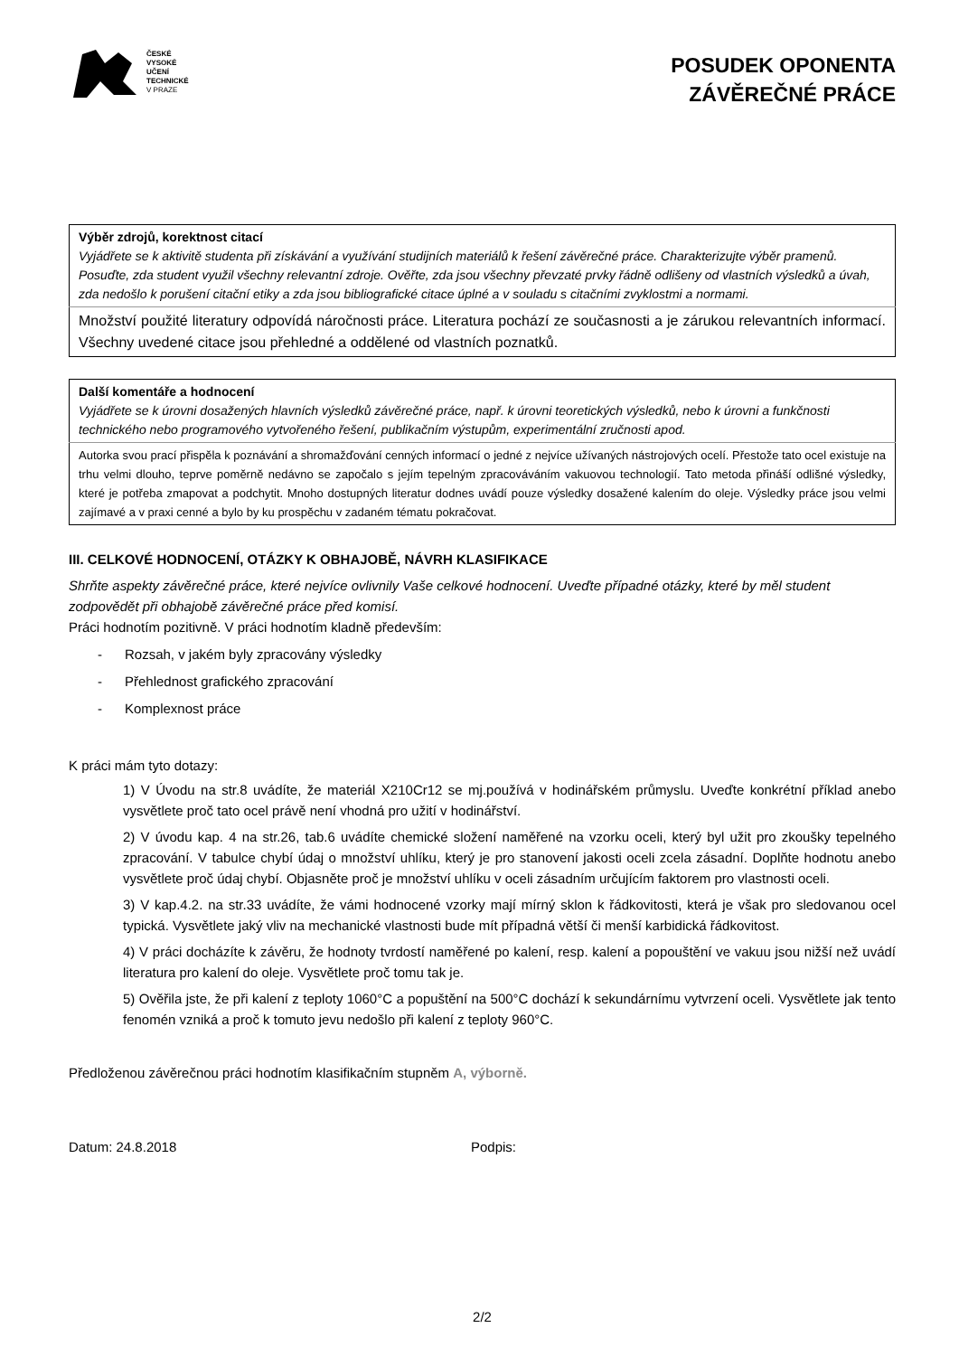ČESKÉ
VYSOKÉ
UČENÍ
TECHNICKÉ
V PRAZE
POSUDEK OPONENTA
ZÁVĚREČNÉ PRÁCE
| Výběr zdrojů, korektnost citací Vyjádřete se k aktivitě studenta při získávání a využívání studijních materiálů k řešení závěrečné práce. Charakterizujte výběr pramenů. Posuďte, zda student využil všechny relevantní zdroje. Ověřte, zda jsou všechny převzaté prvky řádně odlišeny od vlastních výsledků a úvah, zda nedošlo k porušení citační etiky a zda jsou bibliografické citace úplné a v souladu s citačními zvyklostmi a normami. |
| Množství použité literatury odpovídá náročnosti práce. Literatura pochází ze současnosti a je zárukou relevantních informací. Všechny uvedené citace jsou přehledné a oddělené od vlastních poznatků. |
| Další komentáře a hodnocení Vyjádřete se k úrovni dosažených hlavních výsledků závěrečné práce, např. k úrovni teoretických výsledků, nebo k úrovni a funkčnosti technického nebo programového vytvořeného řešení, publikačním výstupům, experimentální zručnosti apod. |
| Autorka svou prací přispěla k poznávání a shromažďování cenných informací o jedné z nejvíce užívaných nástrojových ocelí. Přestože tato ocel existuje na trhu velmi dlouho, teprve poměrně nedávno se započalo s jejím tepelným zpracováváním vakuovou technologií. Tato metoda přináší odlišné výsledky, které je potřeba zmapovat a podchytit. Mnoho dostupných literatur dodnes uvádí pouze výsledky dosažené kalením do oleje. Výsledky práce jsou velmi zajímavé a v praxi cenné a bylo by ku prospěchu v zadaném tématu pokračovat. |
III. CELKOVÉ HODNOCENÍ, OTÁZKY K OBHAJOBĚ, NÁVRH KLASIFIKACE
Shrňte aspekty závěrečné práce, které nejvíce ovlivnily Vaše celkové hodnocení. Uveďte případné otázky, které by měl student zodpovědět při obhajobě závěrečné práce před komisí.
Práci hodnotím pozitivně. V práci hodnotím kladně především:
- Rozsah, v jakém byly zpracovány výsledky
- Přehlednost grafického zpracování
- Komplexnost práce
K práci mám tyto dotazy:
1) V Úvodu na str.8 uvádíte, že materiál X210Cr12 se mj.používá v hodinářském průmyslu. Uveďte konkrétní příklad anebo vysvětlete proč tato ocel právě není vhodná pro užití v hodinářství.
2) V úvodu kap. 4 na str.26, tab.6 uvádíte chemické složení naměřené na vzorku oceli, který byl užit pro zkoušky tepelného zpracování. V tabulce chybí údaj o množství uhlíku, který je pro stanovení jakosti oceli zcela zásadní. Doplňte hodnotu anebo vysvětlete proč údaj chybí. Objasněte proč je množství uhlíku v oceli zásadním určujícím faktorem pro vlastnosti oceli.
3) V kap.4.2. na str.33 uvádíte, že vámi hodnocené vzorky mají mírný sklon k řádkovitosti, která je však pro sledovanou ocel typická. Vysvětlete jaký vliv na mechanické vlastnosti bude mít případná větší či menší karbidická řádkovitost.
4) V práci docházíte k závěru, že hodnoty tvrdostí naměřené po kalení, resp. kalení a popouštění ve vakuu jsou nižší než uvádí literatura pro kalení do oleje. Vysvětlete proč tomu tak je.
5) Ověřila jste, že při kalení z teploty 1060°C a popuštění na 500°C dochází k sekundárnímu vytvrzení oceli. Vysvětlete jak tento fenomén vzniká a proč k tomuto jevu nedošlo při kalení z teploty 960°C.
Předloženou závěrečnou práci hodnotím klasifikačním stupněm A, výborně.
Datum: 24.8.2018 Podpis:
2/2